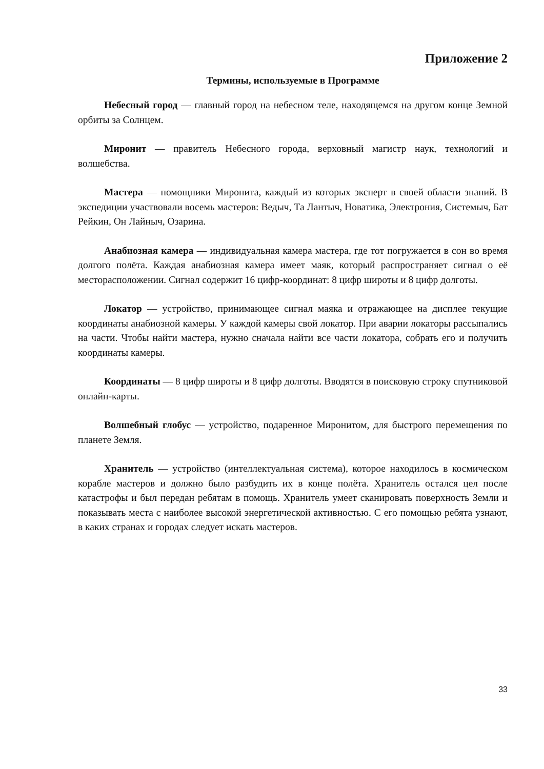Приложение 2
Термины, используемые в Программе
Небесный город — главный город на небесном теле, находящемся на другом конце Земной орбиты за Солнцем.
Миронит — правитель Небесного города, верховный магистр наук, технологий и волшебства.
Мастера — помощники Миронита, каждый из которых эксперт в своей области знаний. В экспедиции участвовали восемь мастеров: Ведыч, Та Лантыч, Новатика, Электрония, Системыч, Бат Рейкин, Он Лайныч, Озарина.
Анабиозная камера — индивидуальная камера мастера, где тот погружается в сон во время долгого полёта. Каждая анабиозная камера имеет маяк, который распространяет сигнал о её месторасположении. Сигнал содержит 16 цифр-координат: 8 цифр широты и 8 цифр долготы.
Локатор — устройство, принимающее сигнал маяка и отражающее на дисплее текущие координаты анабиозной камеры. У каждой камеры свой локатор. При аварии локаторы рассыпались на части. Чтобы найти мастера, нужно сначала найти все части локатора, собрать его и получить координаты камеры.
Координаты — 8 цифр широты и 8 цифр долготы. Вводятся в поисковую строку спутниковой онлайн-карты.
Волшебный глобус — устройство, подаренное Миронитом, для быстрого перемещения по планете Земля.
Хранитель — устройство (интеллектуальная система), которое находилось в космическом корабле мастеров и должно было разбудить их в конце полёта. Хранитель остался цел после катастрофы и был передан ребятам в помощь. Хранитель умеет сканировать поверхность Земли и показывать места с наиболее высокой энергетической активностью. С его помощью ребята узнают, в каких странах и городах следует искать мастеров.
33